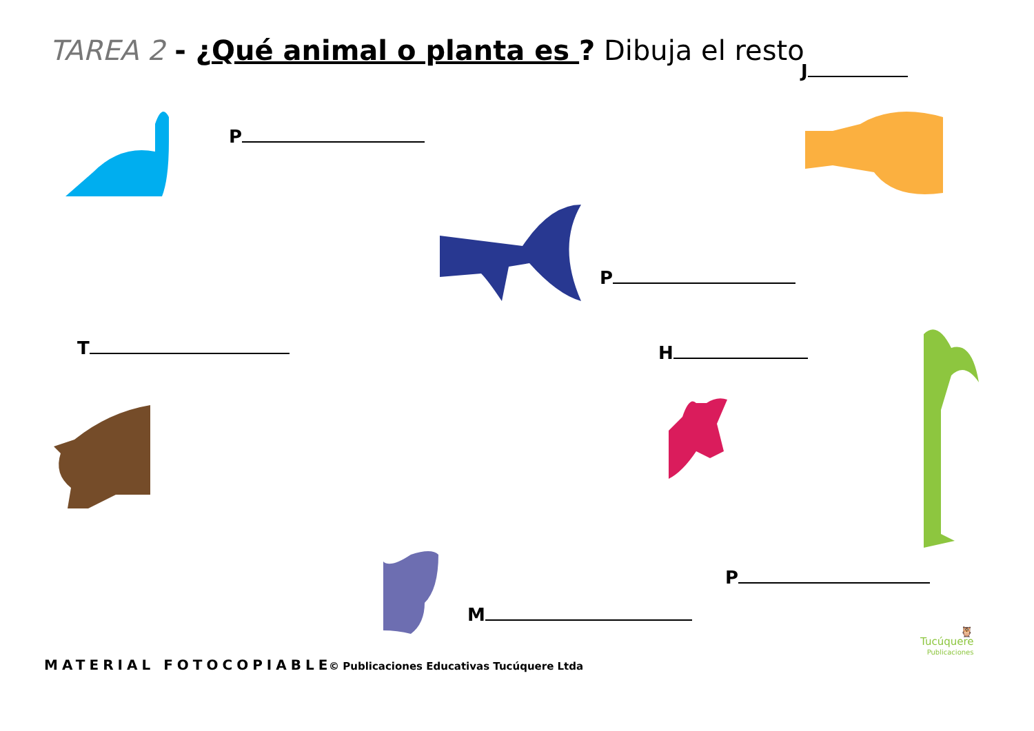TAREA 2 - ¿Qué animal o planta es ? Dibuja el resto
J
P
P
T H
P
M
MATERIAL FOTOCOPIABLE © Publicaciones Educativas Tucúquere Ltda
🦉
Tucúquere
Publicaciones